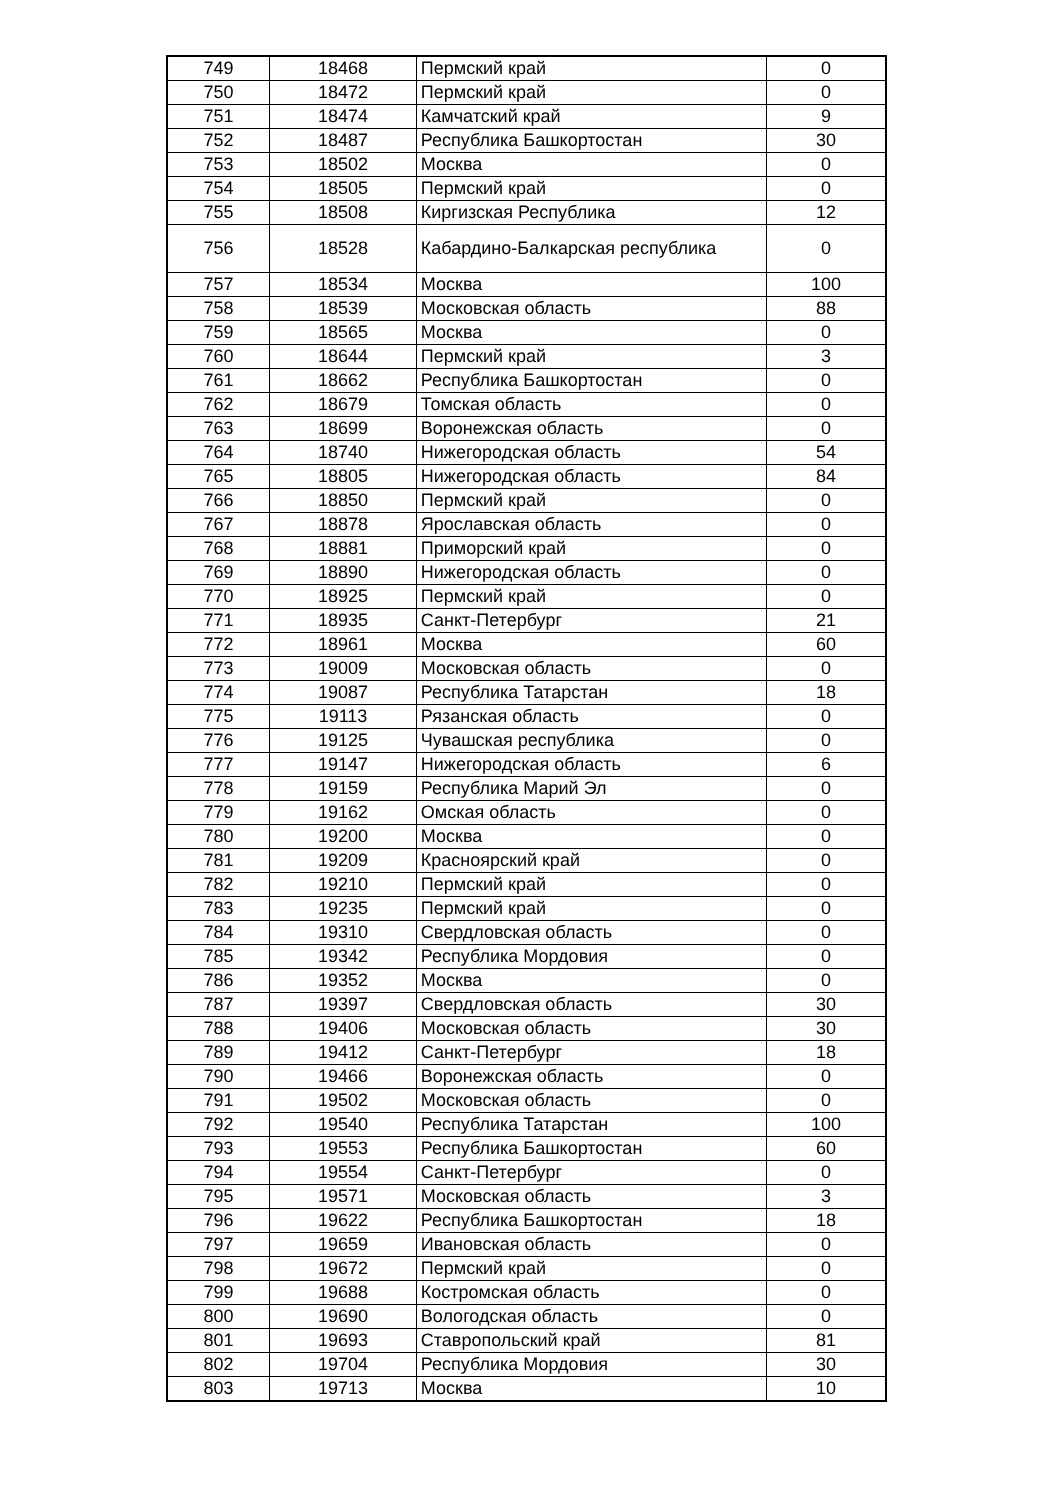| 749 | 18468 | Пермский край | 0 |
| 750 | 18472 | Пермский край | 0 |
| 751 | 18474 | Камчатский край | 9 |
| 752 | 18487 | Республика Башкортостан | 30 |
| 753 | 18502 | Москва | 0 |
| 754 | 18505 | Пермский край | 0 |
| 755 | 18508 | Киргизская Республика | 12 |
| 756 | 18528 | Кабардино-Балкарская республика | 0 |
| 757 | 18534 | Москва | 100 |
| 758 | 18539 | Московская область | 88 |
| 759 | 18565 | Москва | 0 |
| 760 | 18644 | Пермский край | 3 |
| 761 | 18662 | Республика Башкортостан | 0 |
| 762 | 18679 | Томская область | 0 |
| 763 | 18699 | Воронежская область | 0 |
| 764 | 18740 | Нижегородская область | 54 |
| 765 | 18805 | Нижегородская область | 84 |
| 766 | 18850 | Пермский край | 0 |
| 767 | 18878 | Ярославская область | 0 |
| 768 | 18881 | Приморский край | 0 |
| 769 | 18890 | Нижегородская область | 0 |
| 770 | 18925 | Пермский край | 0 |
| 771 | 18935 | Санкт-Петербург | 21 |
| 772 | 18961 | Москва | 60 |
| 773 | 19009 | Московская область | 0 |
| 774 | 19087 | Республика Татарстан | 18 |
| 775 | 19113 | Рязанская область | 0 |
| 776 | 19125 | Чувашская республика | 0 |
| 777 | 19147 | Нижегородская область | 6 |
| 778 | 19159 | Республика Марий Эл | 0 |
| 779 | 19162 | Омская область | 0 |
| 780 | 19200 | Москва | 0 |
| 781 | 19209 | Красноярский край | 0 |
| 782 | 19210 | Пермский край | 0 |
| 783 | 19235 | Пермский край | 0 |
| 784 | 19310 | Свердловская область | 0 |
| 785 | 19342 | Республика Мордовия | 0 |
| 786 | 19352 | Москва | 0 |
| 787 | 19397 | Свердловская область | 30 |
| 788 | 19406 | Московская область | 30 |
| 789 | 19412 | Санкт-Петербург | 18 |
| 790 | 19466 | Воронежская область | 0 |
| 791 | 19502 | Московская область | 0 |
| 792 | 19540 | Республика Татарстан | 100 |
| 793 | 19553 | Республика Башкортостан | 60 |
| 794 | 19554 | Санкт-Петербург | 0 |
| 795 | 19571 | Московская область | 3 |
| 796 | 19622 | Республика Башкортостан | 18 |
| 797 | 19659 | Ивановская область | 0 |
| 798 | 19672 | Пермский край | 0 |
| 799 | 19688 | Костромская область | 0 |
| 800 | 19690 | Вологодская область | 0 |
| 801 | 19693 | Ставропольский край | 81 |
| 802 | 19704 | Республика Мордовия | 30 |
| 803 | 19713 | Москва | 10 |